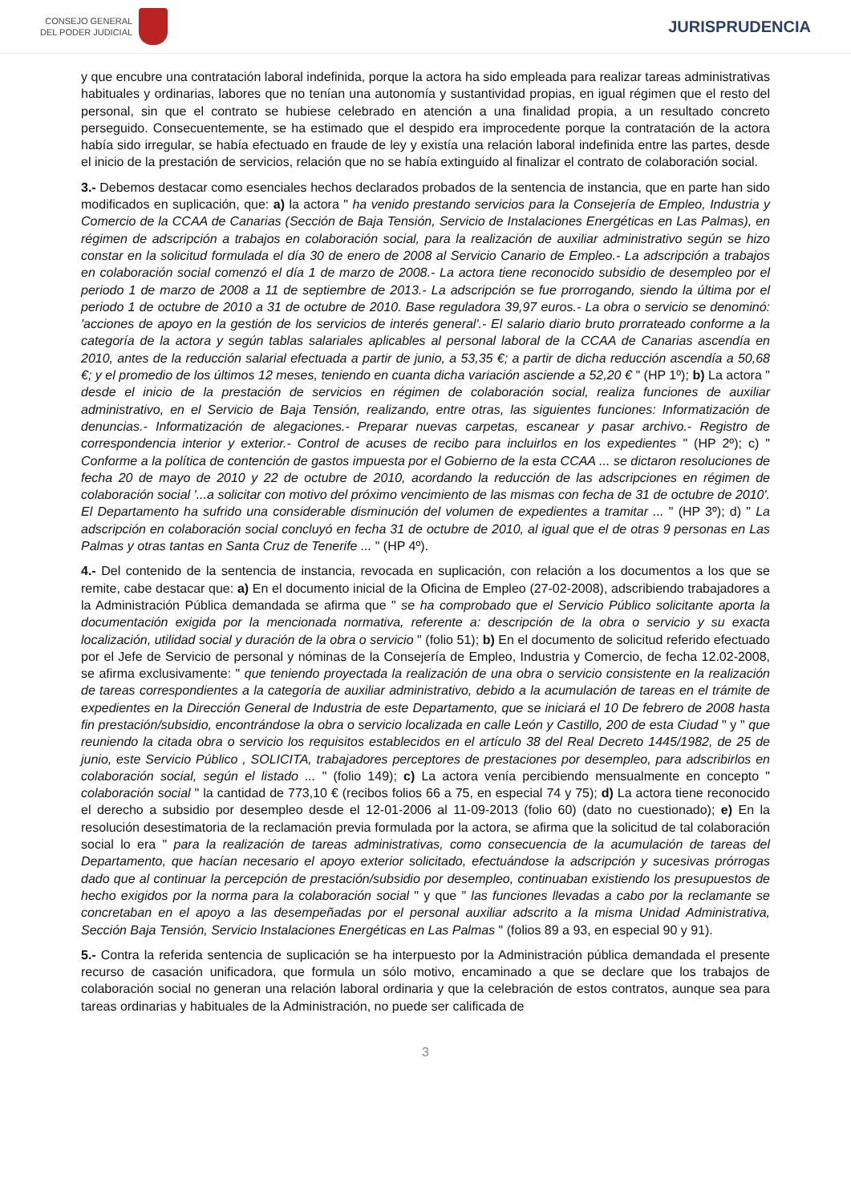CONSEJO GENERAL
DEL PODER JUDICIAL
JURISPRUDENCIA
y que encubre una contratación laboral indefinida, porque la actora ha sido empleada para realizar tareas administrativas habituales y ordinarias, labores que no tenían una autonomía y sustantividad propias, en igual régimen que el resto del personal, sin que el contrato se hubiese celebrado en atención a una finalidad propia, a un resultado concreto perseguido. Consecuentemente, se ha estimado que el despido era improcedente porque la contratación de la actora había sido irregular, se había efectuado en fraude de ley y existía una relación laboral indefinida entre las partes, desde el inicio de la prestación de servicios, relación que no se había extinguido al finalizar el contrato de colaboración social.
3.- Debemos destacar como esenciales hechos declarados probados de la sentencia de instancia, que en parte han sido modificados en suplicación, que: a) la actora " ha venido prestando servicios para la Consejería de Empleo, Industria y Comercio de la CCAA de Canarias (Sección de Baja Tensión, Servicio de Instalaciones Energéticas en Las Palmas), en régimen de adscripción a trabajos en colaboración social, para la realización de auxiliar administrativo según se hizo constar en la solicitud formulada el día 30 de enero de 2008 al Servicio Canario de Empleo.- La adscripción a trabajos en colaboración social comenzó el día 1 de marzo de 2008.- La actora tiene reconocido subsidio de desempleo por el periodo 1 de marzo de 2008 a 11 de septiembre de 2013.- La adscripción se fue prorrogando, siendo la última por el periodo 1 de octubre de 2010 a 31 de octubre de 2010. Base reguladora 39,97 euros.- La obra o servicio se denominó: 'acciones de apoyo en la gestión de los servicios de interés general'.- El salario diario bruto prorrateado conforme a la categoría de la actora y según tablas salariales aplicables al personal laboral de la CCAA de Canarias ascendía en 2010, antes de la reducción salarial efectuada a partir de junio, a 53,35 €; a partir de dicha reducción ascendía a 50,68 €; y el promedio de los últimos 12 meses, teniendo en cuanta dicha variación asciende a 52,20 € " (HP 1º); b) La actora " desde el inicio de la prestación de servicios en régimen de colaboración social, realiza funciones de auxiliar administrativo, en el Servicio de Baja Tensión, realizando, entre otras, las siguientes funciones: Informatización de denuncias.- Informatización de alegaciones.- Preparar nuevas carpetas, escanear y pasar archivo.- Registro de correspondencia interior y exterior.- Control de acuses de recibo para incluirlos en los expedientes " (HP 2º); c) " Conforme a la política de contención de gastos impuesta por el Gobierno de la esta CCAA ... se dictaron resoluciones de fecha 20 de mayo de 2010 y 22 de octubre de 2010, acordando la reducción de las adscripciones en régimen de colaboración social '...a solicitar con motivo del próximo vencimiento de las mismas con fecha de 31 de octubre de 2010'. El Departamento ha sufrido una considerable disminución del volumen de expedientes a tramitar ... " (HP 3º); d) " La adscripción en colaboración social concluyó en fecha 31 de octubre de 2010, al igual que el de otras 9 personas en Las Palmas y otras tantas en Santa Cruz de Tenerife ... " (HP 4º).
4.- Del contenido de la sentencia de instancia, revocada en suplicación, con relación a los documentos a los que se remite, cabe destacar que: a) En el documento inicial de la Oficina de Empleo (27-02-2008), adscribiendo trabajadores a la Administración Pública demandada se afirma que " se ha comprobado que el Servicio Público solicitante aporta la documentación exigida por la mencionada normativa, referente a: descripción de la obra o servicio y su exacta localización, utilidad social y duración de la obra o servicio " (folio 51); b) En el documento de solicitud referido efectuado por el Jefe de Servicio de personal y nóminas de la Consejería de Empleo, Industria y Comercio, de fecha 12.02-2008, se afirma exclusivamente: " que teniendo proyectada la realización de una obra o servicio consistente en la realización de tareas correspondientes a la categoría de auxiliar administrativo, debido a la acumulación de tareas en el trámite de expedientes en la Dirección General de Industria de este Departamento, que se iniciará el 10 De febrero de 2008 hasta fin prestación/subsidio, encontrándose la obra o servicio localizada en calle León y Castillo, 200 de esta Ciudad " y " que reuniendo la citada obra o servicio los requisitos establecidos en el artículo 38 del Real Decreto 1445/1982, de 25 de junio, este Servicio Público , SOLICITA, trabajadores perceptores de prestaciones por desempleo, para adscribirlos en colaboración social, según el listado ... " (folio 149); c) La actora venía percibiendo mensualmente en concepto " colaboración social " la cantidad de 773,10 € (recibos folios 66 a 75, en especial 74 y 75); d) La actora tiene reconocido el derecho a subsidio por desempleo desde el 12-01-2006 al 11-09-2013 (folio 60) (dato no cuestionado); e) En la resolución desestimatoria de la reclamación previa formulada por la actora, se afirma que la solicitud de tal colaboración social lo era " para la realización de tareas administrativas, como consecuencia de la acumulación de tareas del Departamento, que hacían necesario el apoyo exterior solicitado, efectuándose la adscripción y sucesivas prórrogas dado que al continuar la percepción de prestación/subsidio por desempleo, continuaban existiendo los presupuestos de hecho exigidos por la norma para la colaboración social " y que " las funciones llevadas a cabo por la reclamante se concretaban en el apoyo a las desempeñadas por el personal auxiliar adscrito a la misma Unidad Administrativa, Sección Baja Tensión, Servicio Instalaciones Energéticas en Las Palmas " (folios 89 a 93, en especial 90 y 91).
5.- Contra la referida sentencia de suplicación se ha interpuesto por la Administración pública demandada el presente recurso de casación unificadora, que formula un sólo motivo, encaminado a que se declare que los trabajos de colaboración social no generan una relación laboral ordinaria y que la celebración de estos contratos, aunque sea para tareas ordinarias y habituales de la Administración, no puede ser calificada de
3